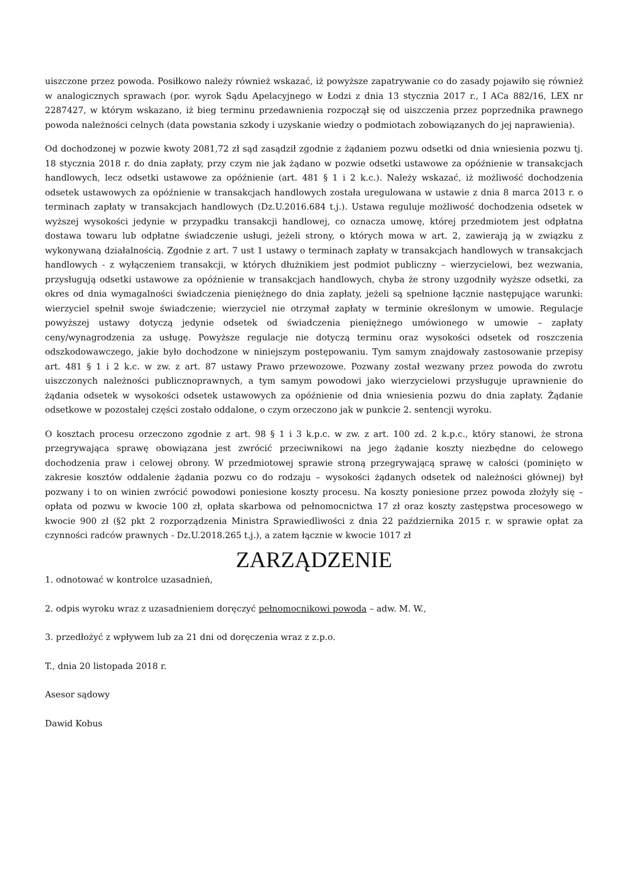uiszczone przez powoda. Posiłkowo należy również wskazać, iż powyższe zapatrywanie co do zasady pojawiło się również w analogicznych sprawach (por. wyrok Sądu Apelacyjnego w Łodzi z dnia 13 stycznia 2017 r., I ACa 882/16, LEX nr 2287427, w którym wskazano, iż bieg terminu przedawnienia rozpoczął się od uiszczenia przez poprzednika prawnego powoda należności celnych (data powstania szkody i uzyskanie wiedzy o podmiotach zobowiązanych do jej naprawienia).
Od dochodzonej w pozwie kwoty 2081,72 zł sąd zasądził zgodnie z żądaniem pozwu odsetki od dnia wniesienia pozwu tj. 18 stycznia 2018 r. do dnia zapłaty, przy czym nie jak żądano w pozwie odsetki ustawowe za opóźnienie w transakcjach handlowych, lecz odsetki ustawowe za opóźnienie (art. 481 § 1 i 2 k.c.). Należy wskazać, iż możliwość dochodzenia odsetek ustawowych za opóźnienie w transakcjach handlowych została uregulowana w ustawie z dnia 8 marca 2013 r. o terminach zapłaty w transakcjach handlowych (Dz.U.2016.684 t.j.). Ustawa reguluje możliwość dochodzenia odsetek w wyższej wysokości jedynie w przypadku transakcji handlowej, co oznacza umowę, której przedmiotem jest odpłatna dostawa towaru lub odpłatne świadczenie usługi, jeżeli strony, o których mowa w art. 2, zawierają ją w związku z wykonywaną działalnością. Zgodnie z art. 7 ust 1 ustawy o terminach zapłaty w transakcjach handlowych w transakcjach handlowych - z wyłączeniem transakcji, w których dłużnikiem jest podmiot publiczny – wierzycielowi, bez wezwania, przysługują odsetki ustawowe za opóźnienie w transakcjach handlowych, chyba że strony uzgodniły wyższe odsetki, za okres od dnia wymagalności świadczenia pieniężnego do dnia zapłaty, jeżeli są spełnione łącznie następujące warunki: wierzyciel spełnił swoje świadczenie; wierzyciel nie otrzymał zapłaty w terminie określonym w umowie. Regulacje powyższej ustawy dotyczą jedynie odsetek od świadczenia pieniężnego umówionego w umowie – zapłaty ceny/wynagrodzenia za usługę. Powyższe regulacje nie dotyczą terminu oraz wysokości odsetek od roszczenia odszkodowawczego, jakie było dochodzone w niniejszym postępowaniu. Tym samym znajdowały zastosowanie przepisy art. 481 § 1 i 2 k.c. w zw. z art. 87 ustawy Prawo przewozowe. Pozwany został wezwany przez powoda do zwrotu uiszczonych należności publicznoprawnych, a tym samym powodowi jako wierzycielowi przysługuje uprawnienie do żądania odsetek w wysokości odsetek ustawowych za opóźnienie od dnia wniesienia pozwu do dnia zapłaty. Żądanie odsetkowe w pozostałej części zostało oddalone, o czym orzeczono jak w punkcie 2. sentencji wyroku.
O kosztach procesu orzeczono zgodnie z art. 98 § 1 i 3 k.p.c. w zw. z art. 100 zd. 2 k.p.c., który stanowi, że strona przegrywająca sprawę obowiązana jest zwrócić przeciwnikowi na jego żądanie koszty niezbędne do celowego dochodzenia praw i celowej obrony. W przedmiotowej sprawie stroną przegrywającą sprawę w całości (pominięto w zakresie kosztów oddalenie żądania pozwu co do rodzaju – wysokości żądanych odsetek od należności głównej) był pozwany i to on winien zwrócić powodowi poniesione koszty procesu. Na koszty poniesione przez powoda złożyły się – opłata od pozwu w kwocie 100 zł, opłata skarbowa od pełnomocnictwa 17 zł oraz koszty zastępstwa procesowego w kwocie 900 zł (§2 pkt 2 rozporządzenia Ministra Sprawiedliwości z dnia 22 października 2015 r. w sprawie opłat za czynności radców prawnych - Dz.U.2018.265 t.j.), a zatem łącznie w kwocie 1017 zł
ZARZĄDZENIE
1. odnotować w kontrolce uzasadnień,
2. odpis wyroku wraz z uzasadnieniem doręczyć pełnomocnikowi powoda – adw. M. W.,
3. przedłożyć z wpływem lub za 21 dni od doręczenia wraz z z.p.o.
T., dnia 20 listopada 2018 r.
Asesor sądowy
Dawid Kobus